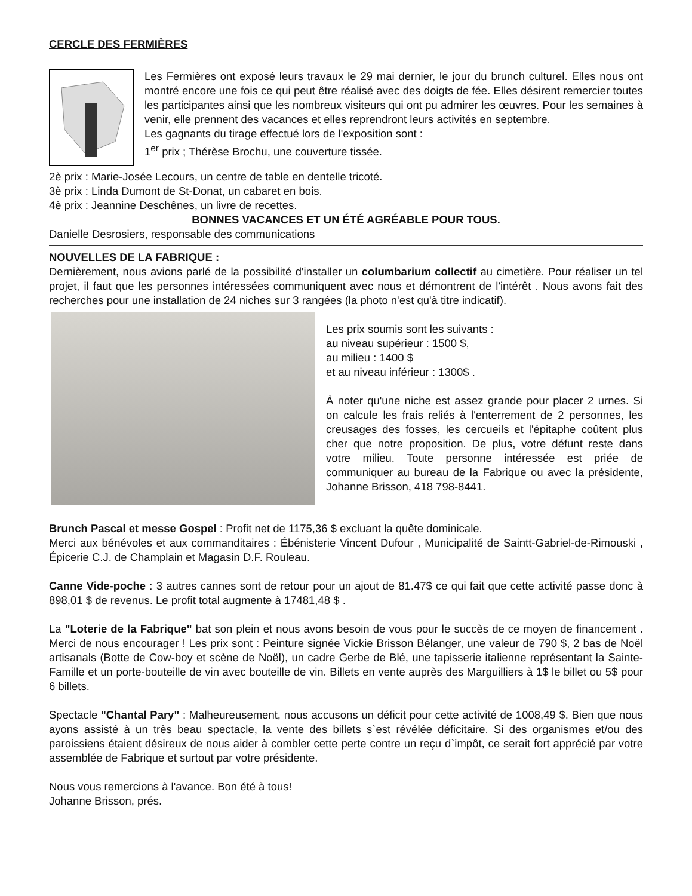CERCLE DES FERMIÈRES
Les Fermières ont exposé leurs travaux le 29 mai dernier, le jour du brunch culturel. Elles nous ont montré encore une fois ce qui peut être réalisé avec des doigts de fée. Elles désirent remercier toutes les participantes ainsi que les nombreux visiteurs qui ont pu admirer les œuvres. Pour les semaines à venir, elle prennent des vacances et elles reprendront leurs activités en septembre.
Les gagnants du tirage effectué lors de l'exposition sont :
1<sup>er</sup> prix ; Thérèse Brochu, une couverture tissée.
2è prix : Marie-Josée Lecours, un centre de table en dentelle tricoté.
3è prix : Linda Dumont de St-Donat, un cabaret en bois.
4è prix : Jeannine Deschênes, un livre de recettes.
BONNES VACANCES ET UN ÉTÉ AGRÉABLE POUR TOUS.
Danielle Desrosiers, responsable des communications
NOUVELLES DE LA FABRIQUE :
Dernièrement, nous avions parlé de la possibilité d'installer un columbarium collectif au cimetière. Pour réaliser un tel projet, il faut que les personnes intéressées communiquent avec nous et démontrent de l'intérêt . Nous avons fait des recherches pour une installation de 24 niches sur 3 rangées (la photo n'est qu'à titre indicatif).
Les prix soumis sont les suivants :
au niveau supérieur : 1500 $,
au milieu : 1400 $
et au niveau inférieur : 1300$ .
À noter qu'une niche est assez grande pour placer 2 urnes. Si on calcule les frais reliés à l'enterrement de 2 personnes, les creusages des fosses, les cercueils et l'épitaphe coûtent plus cher que notre proposition. De plus, votre défunt reste dans votre milieu. Toute personne intéressée est priée de communiquer au bureau de la Fabrique ou avec la présidente, Johanne Brisson, 418 798-8441.
Brunch Pascal et messe Gospel : Profit net de 1175,36 $ excluant la quête dominicale.
Merci aux bénévoles et aux commanditaires : Ébénisterie Vincent Dufour , Municipalité de Saintt-Gabriel-de-Rimouski , Épicerie C.J. de Champlain et Magasin D.F. Rouleau.
Canne Vide-poche : 3 autres cannes sont de retour pour un ajout de 81.47$ ce qui fait que cette activité passe donc à 898,01 $ de revenus. Le profit total augmente à 17481,48 $ .
La "Loterie de la Fabrique" bat son plein et nous avons besoin de vous pour le succès de ce moyen de financement . Merci de nous encourager ! Les prix sont : Peinture signée Vickie Brisson Bélanger, une valeur de 790 $, 2 bas de Noël artisanals (Botte de Cow-boy et scène de Noël), un cadre Gerbe de Blé, une tapisserie italienne représentant la Sainte-Famille et un porte-bouteille de vin avec bouteille de vin. Billets en vente auprès des Marguilliers à 1$ le billet ou 5$ pour 6 billets.
Spectacle "Chantal Pary" : Malheureusement, nous accusons un déficit pour cette activité de 1008,49 $. Bien que nous ayons assisté à un très beau spectacle, la vente des billets s`est révélée déficitaire. Si des organismes et/ou des paroissiens étaient désireux de nous aider à combler cette perte contre un reçu d`impôt, ce serait fort apprécié par votre assemblée de Fabrique et surtout par votre présidente.
Nous vous remercions à l'avance. Bon été à tous!
Johanne Brisson, prés.